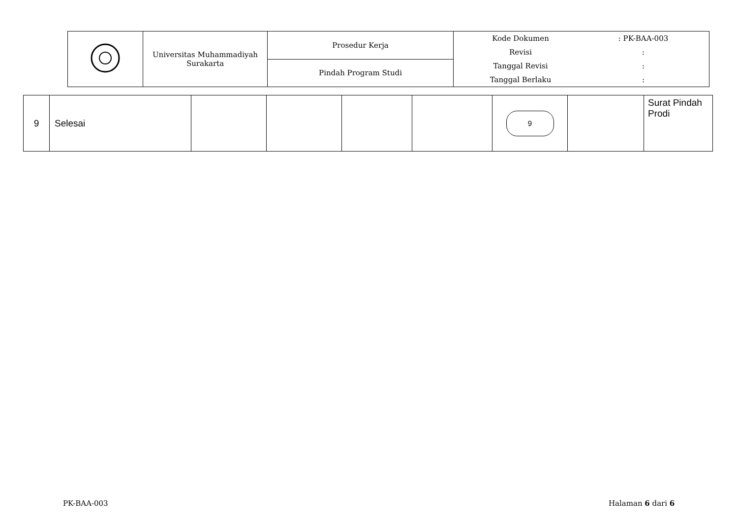| | Universitas Muhammadiyah Surakarta | Prosedur Kerja | / Kode Dokumen / : PK-BAA-003 / / Revisi / : / / Tanggal Revisi / : / / Tanggal Berlaku / : / |
| | | Pindah Program Studi | |
| 9 | Selesai | | | | | 9 | | Surat Pindah Prodi |
PK-BAA-003 Halaman 6 dari 6